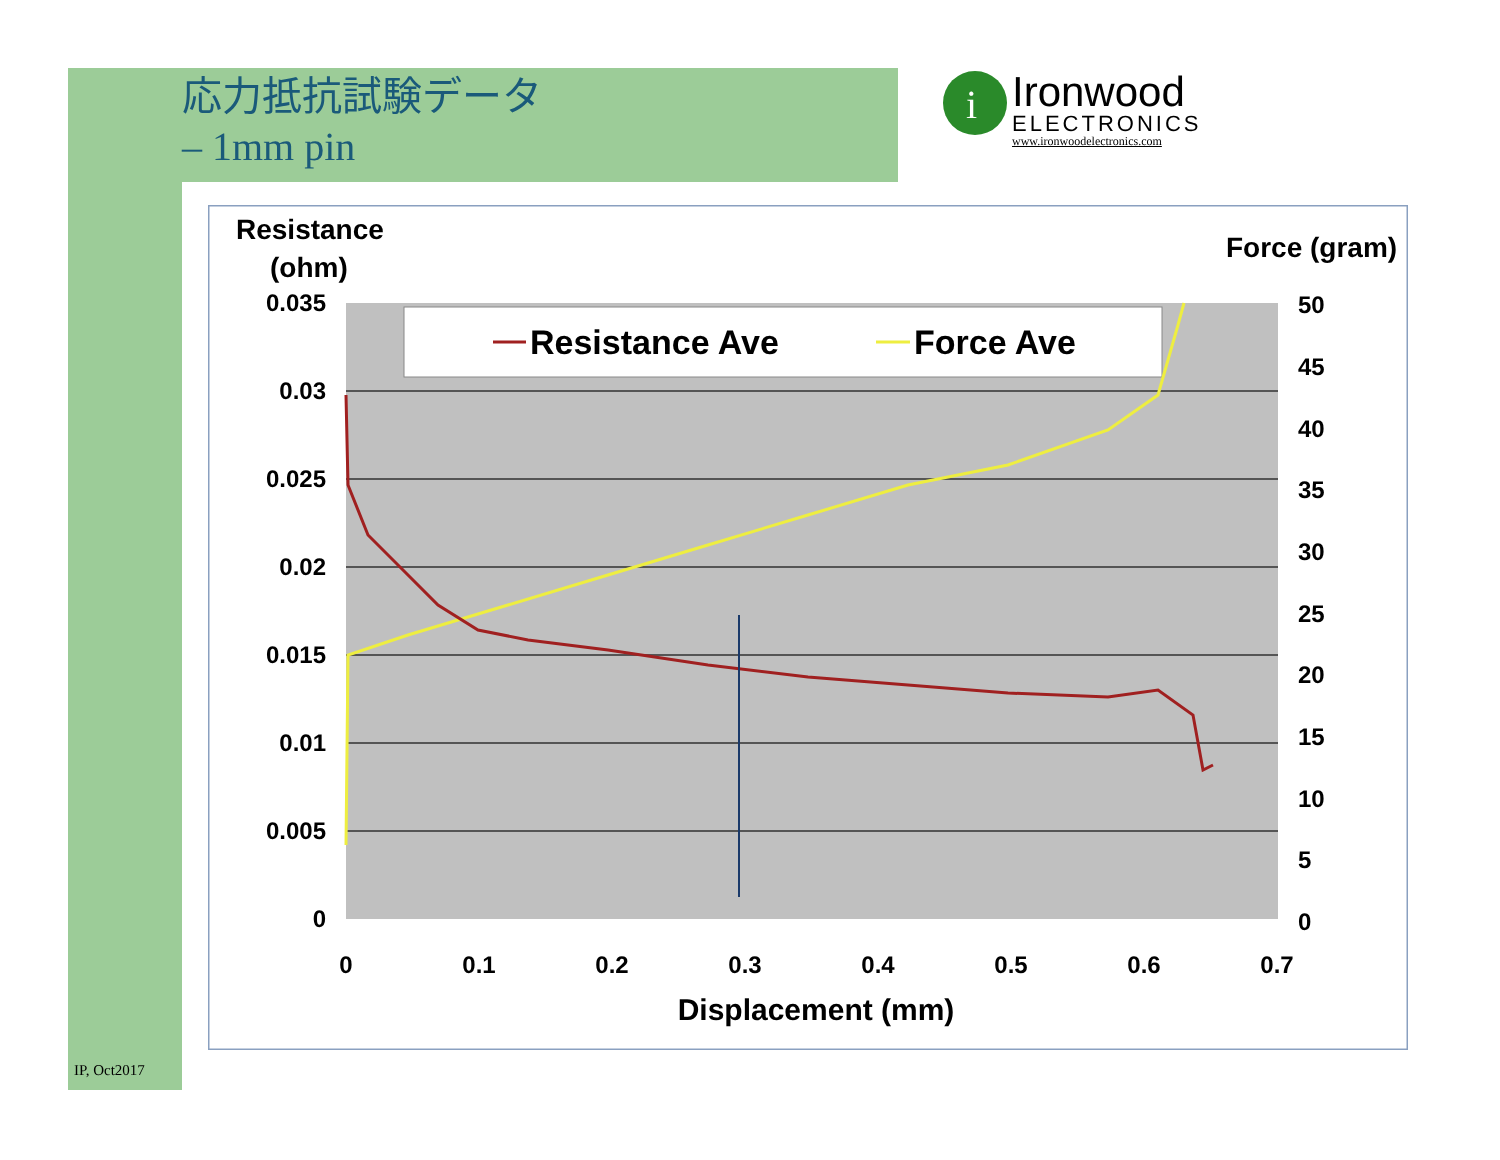応力抵抗試験データ
– 1mm pin
i
Ironwood
ELECTRONICS
www.ironwoodelectronics.com
Resistance Ave
Force Ave
Resistance
(ohm)
Force (gram)
0.035
0.03
0.025
0.02
0.015
0.01
0.005
0
50
45
40
35
30
25
20
15
10
5
0
0
0.1
0.2
0.3
0.4
0.5
0.6
0.7
Displacement (mm)
IP, Oct2017